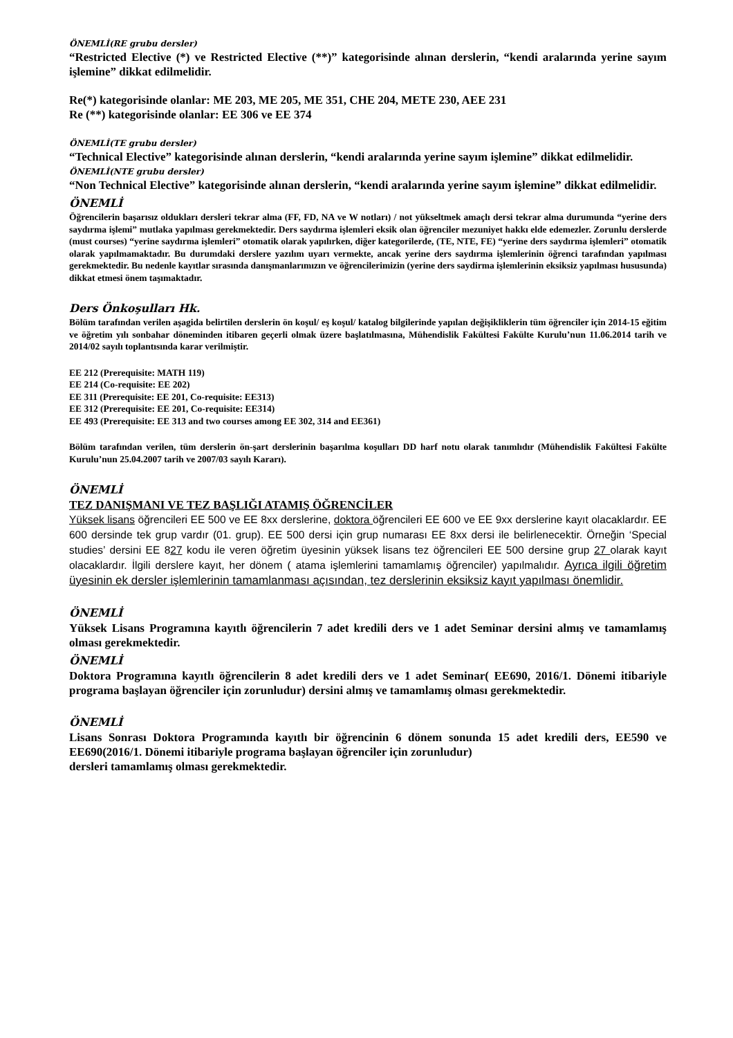ÖNEMLİ(RE grubu dersler)
“Restricted Elective (*) ve Restricted Elective (**)” kategorisinde alınan derslerin, “kendi aralarında yerine sayım işlemine” dikkat edilmelidir.
Re(*) kategorisinde olanlar: ME 203, ME 205, ME 351, CHE 204, METE 230, AEE 231
Re (**) kategorisinde olanlar: EE 306 ve EE 374
ÖNEMLİ(TE grubu dersler)
“Technical Elective” kategorisinde alınan derslerin, “kendi aralarında yerine sayım işlemine” dikkat edilmelidir.
ÖNEMLİ(NTE grubu dersler)
“Non Technical Elective” kategorisinde alınan derslerin, “kendi aralarında yerine sayım işlemine” dikkat edilmelidir.
ÖNEMLİ
Öğrencilerin başarısız oldukları dersleri tekrar alma (FF, FD, NA ve W notları) / not yükseltmek amaçlı dersi tekrar alma durumunda “yerine ders saydırma işlemi” mutlaka yapılması gerekmektedir. Ders saydırma işlemleri eksik olan öğrenciler mezuniyet hakkı elde edemezler. Zorunlu derslerde (must courses) “yerine saydırma işlemleri” otomatik olarak yapılırken, diğer kategorilerde, (TE, NTE, FE) “yerine ders saydırma işlemleri” otomatik olarak yapılmamaktadır. Bu durumdaki derslere yazılım uyarı vermekte, ancak yerine ders saydırma işlemlerinin öğrenci tarafından yapılması gerekmektedir. Bu nedenle kayıtlar sırasında danışmanlarımızın ve öğrencilerimizin (yerine ders saydirma işlemlerinin eksiksiz yapılması hususunda) dikkat etmesi önem taşımaktadır.
Ders Önkoşulları Hk.
Bölüm tarafından verilen aşagida belirtilen derslerin ön koşul/ eş koşul/ katalog bilgilerinde yapılan değişikliklerin tüm öğrenciler için 2014-15 eğitim ve öğretim yılı sonbahar döneminden itibaren geçerli olmak üzere başlatılmasına, Mühendislik Fakültesi Fakülte Kurulu’nun 11.06.2014 tarih ve 2014/02 sayılı toplantısında karar verilmiştir.
EE 212 (Prerequisite: MATH 119)
EE 214 (Co-requisite: EE 202)
EE 311 (Prerequisite: EE 201, Co-requisite: EE313)
EE 312 (Prerequisite: EE 201, Co-requisite: EE314)
EE 493 (Prerequisite: EE 313 and two courses among EE 302, 314 and EE361)
Bölüm tarafından verilen, tüm derslerin ön-şart derslerinin başarılma koşulları DD harf notu olarak tanımlıdır (Mühendislik Fakültesi Fakülte Kurulu’nun 25.04.2007 tarih ve 2007/03 sayılı Kararı).
ÖNEMLİ
TEZ DANIŞMANI VE TEZ BAŞLIĞI ATAMIŞ ÖĞRENCİLER
Yüksek lisans öğrencileri EE 500 ve EE 8xx derslerine, doktora öğrencileri EE 600 ve EE 9xx derslerine kayıt olacaklardır. EE 600 dersinde tek grup vardır (01. grup). EE 500 dersi için grup numarası EE 8xx dersi ile belirlenecektir. Örneğin ‘Special studies’ dersini EE 827 kodu ile veren öğretim üyesinin yüksek lisans tez öğrencileri EE 500 dersine grup 27 olarak kayıt olacaklardır. İlgili derslere kayıt, her dönem ( atama işlemlerini tamamlamış öğrenciler) yapılmalıdır. Ayrıca ilgili öğretim üyesinin ek dersler işlemlerinin tamamlanması açısından, tez derslerinin eksiksiz kayıt yapılması önemlidir.
ÖNEMLİ
Yüksek Lisans Programına kayıtlı öğrencilerin 7 adet kredili ders ve 1 adet Seminar dersini almış ve tamamlamış olması gerekmektedir.
ÖNEMLİ
Doktora Programına kayıtlı öğrencilerin 8 adet kredili ders ve 1 adet Seminar( EE690, 2016/1. Dönemi itibariyle programa başlayan öğrenciler için zorunludur) dersini almış ve tamamlamış olması gerekmektedir.
ÖNEMLİ
Lisans Sonrası Doktora Programında kayıtlı bir öğrencinin 6 dönem sonunda 15 adet kredili ders, EE590 ve EE690(2016/1. Dönemi itibariyle programa başlayan öğrenciler için zorunludur)
dersleri tamamlamış olması gerekmektedir.